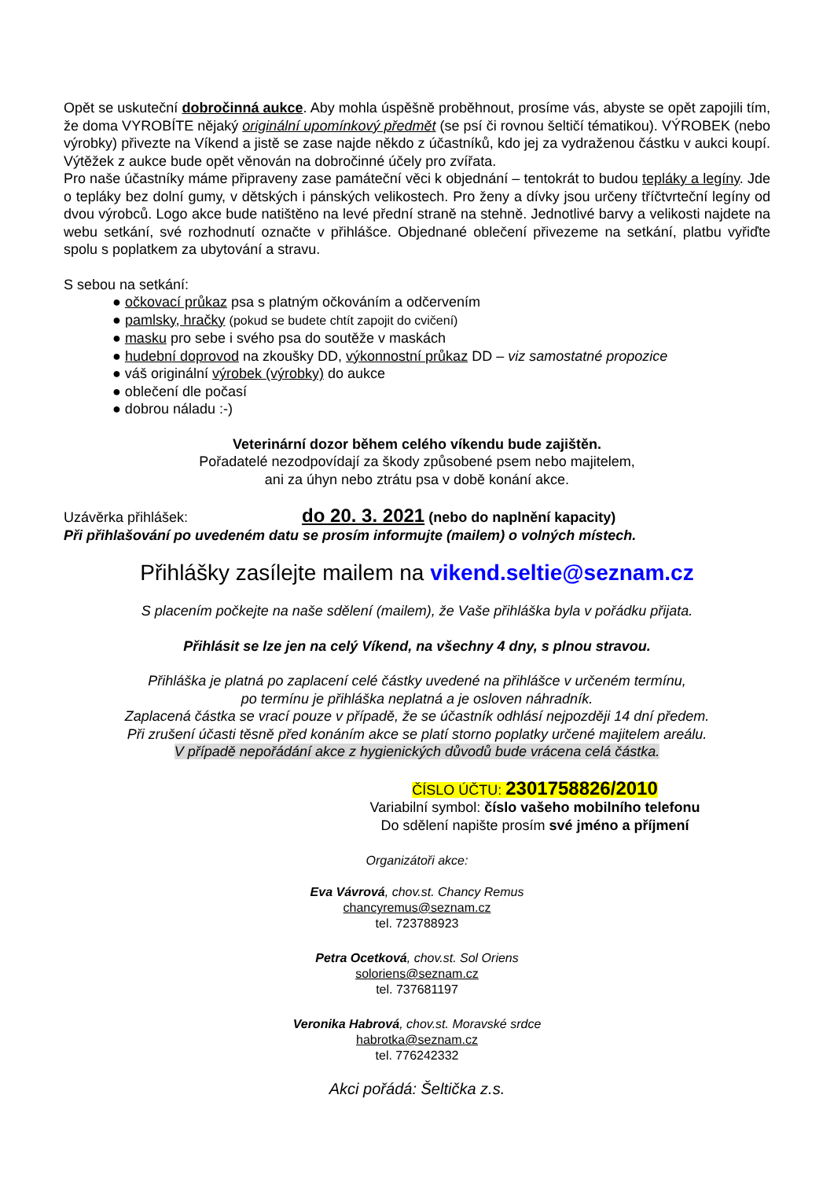Opět se uskuteční dobročinná aukce. Aby mohla úspěšně proběhnout, prosíme vás, abyste se opět zapojili tím, že doma VYROBÍTE nějaký originální upomínkový předmět (se psí či rovnou šeltičí tématikou). VÝROBEK (nebo výrobky) přivezte na Víkend a jistě se zase najde někdo z účastníků, kdo jej za vydraženou částku v aukci koupí. Výtěžek z aukce bude opět věnován na dobročinné účely pro zvířata.
Pro naše účastníky máme připraveny zase památeční věci k objednání – tentokrát to budou tepláky a legíny. Jde o tepláky bez dolní gumy, v dětských i pánských velikostech. Pro ženy a dívky jsou určeny tříčtvrteční legíny od dvou výrobců. Logo akce bude natištěno na levé přední straně na stehně. Jednotlivé barvy a velikosti najdete na webu setkání, své rozhodnutí označte v přihlášce. Objednané oblečení přivezeme na setkání, platbu vyřiďte spolu s poplatkem za ubytování a stravu.
S sebou na setkání:
● očkovací průkaz psa s platným očkováním a odčervením
● pamlsky, hračky (pokud se budete chtít zapojit do cvičení)
● masku pro sebe i svého psa do soutěže v maskách
● hudební doprovod na zkoušky DD, výkonnostní průkaz DD – viz samostatné propozice
● váš originální výrobek (výrobky) do aukce
● oblečení dle počasí
● dobrou náladu :-)
Veterinární dozor během celého víkendu bude zajištěn.
Pořadatelé nezodpovídají za škody způsobené psem nebo majitelem,
ani za úhyn nebo ztrátu psa v době konání akce.
Uzávěrka přihlášek: do 20. 3. 2021 (nebo do naplnění kapacity)
Při přihlašování po uvedeném datu se prosím informujte (mailem) o volných místech.
Přihlášky zasílejte mailem na vikend.seltie@seznam.cz
S placením počkejte na naše sdělení (mailem), že Vaše přihláška byla v pořádku přijata.
Přihlásit se lze jen na celý Víkend, na všechny 4 dny, s plnou stravou.
Přihláška je platná po zaplacení celé částky uvedené na přihlášce v určeném termínu,
po termínu je přihláška neplatná a je osloven náhradník.
Zaplacená částka se vrací pouze v případě, že se účastník odhlásí nejpozději 14 dní předem.
Při zrušení účasti těsně před konáním akce se platí storno poplatky určené majitelem areálu.
V případě nepořádání akce z hygienických důvodů bude vrácena celá částka.
ČÍSLO ÚČTU: 2301758826/2010
Variabilní symbol: číslo vašeho mobilního telefonu
Do sdělení napište prosím své jméno a příjmení
Organizátoři akce:
Eva Vávrová, chov.st. Chancy Remus
chancyremus@seznam.cz
tel. 723788923
Petra Ocetková, chov.st. Sol Oriens
soloriens@seznam.cz
tel. 737681197
Veronika Habrová, chov.st. Moravské srdce
habrotka@seznam.cz
tel. 776242332
Akci pořádá: Šeltička z.s.